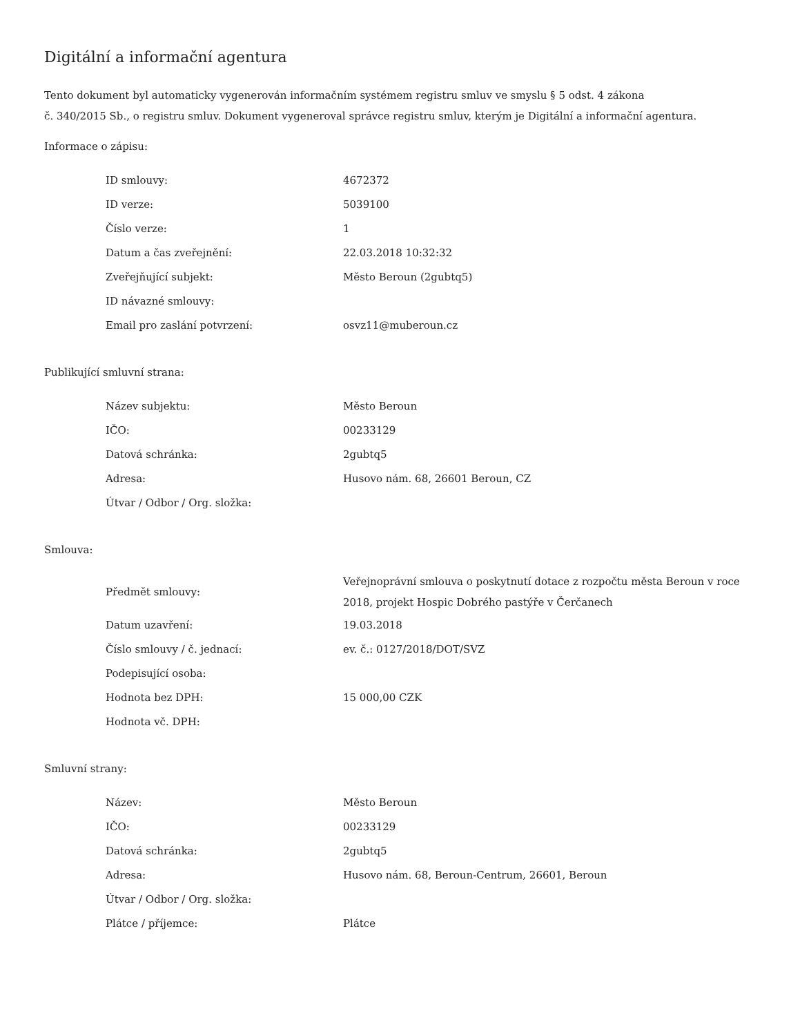Digitální a informační agentura
Tento dokument byl automaticky vygenerován informačním systémem registru smluv ve smyslu § 5 odst. 4 zákona
č. 340/2015 Sb., o registru smluv. Dokument vygeneroval správce registru smluv, kterým je Digitální a informační agentura.
Informace o zápisu:
| ID smlouvy: | 4672372 |
| ID verze: | 5039100 |
| Číslo verze: | 1 |
| Datum a čas zveřejnění: | 22.03.2018 10:32:32 |
| Zveřejňující subjekt: | Město Beroun (2gubtq5) |
| ID návazné smlouvy: | |
| Email pro zaslání potvrzení: | osvz11@muberoun.cz |
Publikující smluvní strana:
| Název subjektu: | Město Beroun |
| IČO: | 00233129 |
| Datová schránka: | 2gubtq5 |
| Adresa: | Husovo nám. 68, 26601 Beroun, CZ |
| Útvar / Odbor / Org. složka: | |
Smlouva:
| Předmět smlouvy: | Veřejnoprávní smlouva o poskytnutí dotace z rozpočtu města Beroun v roce 2018, projekt Hospic Dobrého pastýře v Čerčanech |
| Datum uzavření: | 19.03.2018 |
| Číslo smlouvy / č. jednací: | ev. č.: 0127/2018/DOT/SVZ |
| Podepisující osoba: | |
| Hodnota bez DPH: | 15 000,00 CZK |
| Hodnota vč. DPH: | |
Smluvní strany:
| Název: | Město Beroun |
| IČO: | 00233129 |
| Datová schránka: | 2gubtq5 |
| Adresa: | Husovo nám. 68, Beroun-Centrum, 26601, Beroun |
| Útvar / Odbor / Org. složka: | |
| Plátce / příjemce: | Plátce |